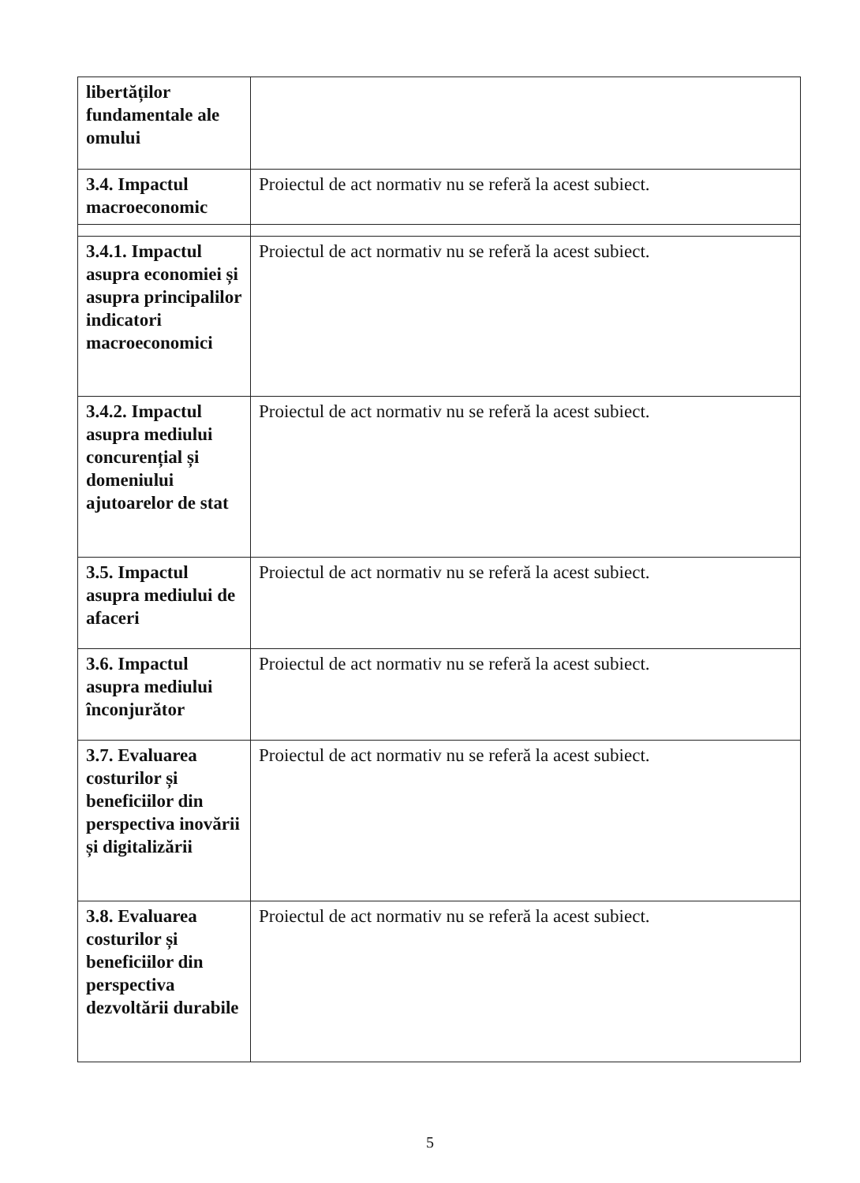| libertăților fundamentale ale omului | |
| 3.4. Impactul macroeconomic | Proiectul de act normativ nu se referă la acest subiect. |
| 3.4.1. Impactul asupra economiei și asupra principalilor indicatori macroeconomici | Proiectul de act normativ nu se referă la acest subiect. |
| 3.4.2. Impactul asupra mediului concurențial și domeniului ajutoarelor de stat | Proiectul de act normativ nu se referă la acest subiect. |
| 3.5. Impactul asupra mediului de afaceri | Proiectul de act normativ nu se referă la acest subiect. |
| 3.6. Impactul asupra mediului înconjurător | Proiectul de act normativ nu se referă la acest subiect. |
| 3.7. Evaluarea costurilor și beneficiilor din perspectiva inovării și digitalizării | Proiectul de act normativ nu se referă la acest subiect. |
| 3.8. Evaluarea costurilor și beneficiilor din perspectiva dezvoltării durabile | Proiectul de act normativ nu se referă la acest subiect. |
5